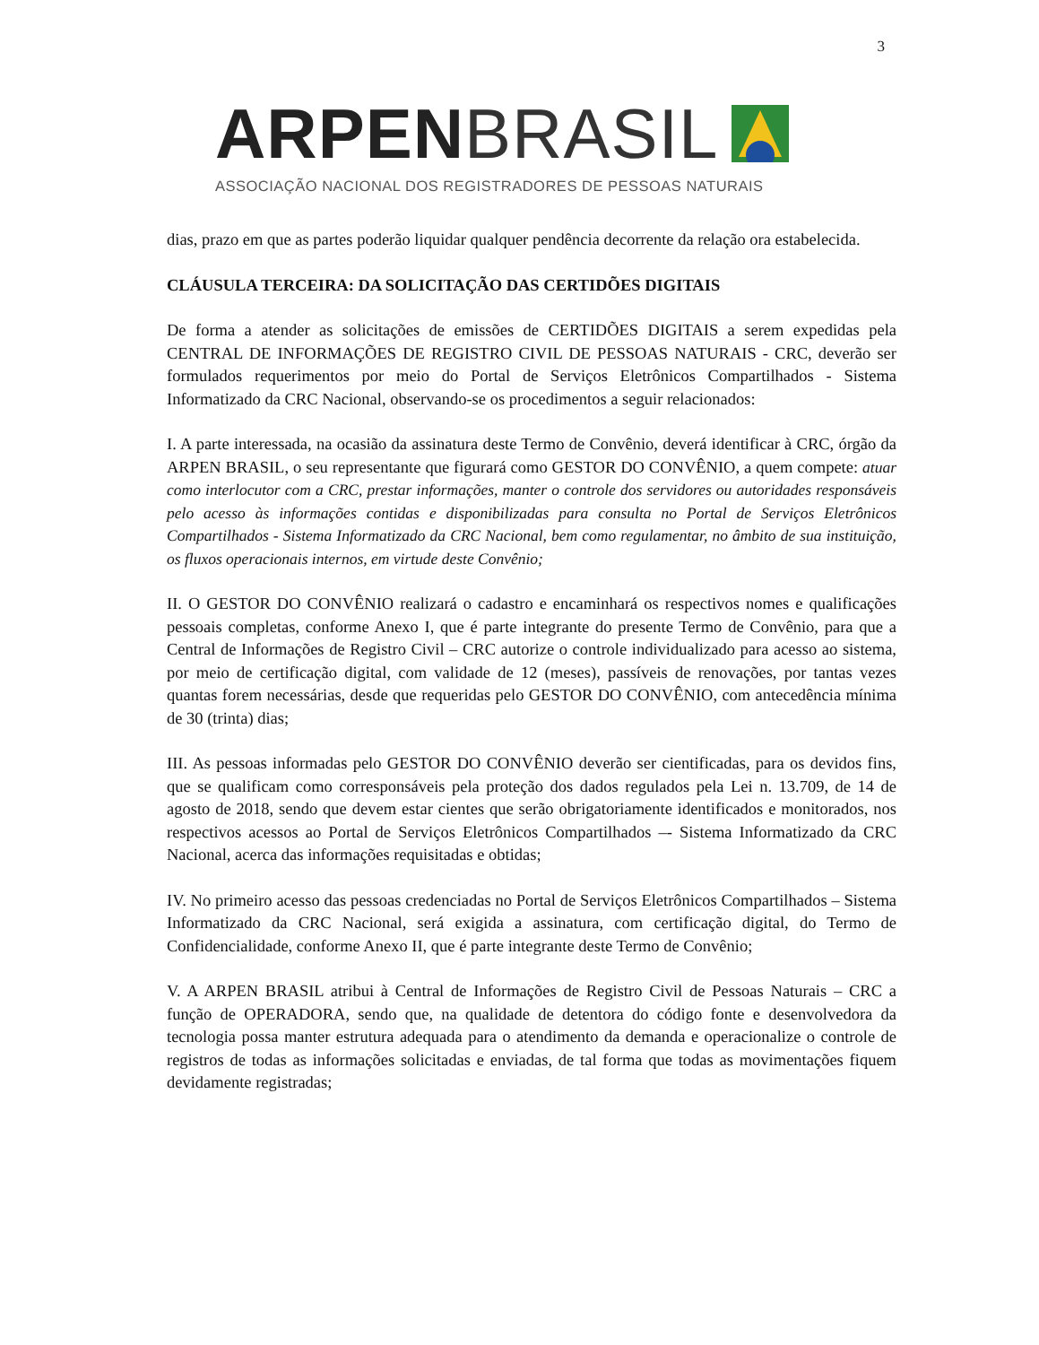3
ARPEN BRASIL
ASSOCIAÇÃO NACIONAL DOS REGISTRADORES DE PESSOAS NATURAIS
dias, prazo em que as partes poderão liquidar qualquer pendência decorrente da relação ora estabelecida.
CLÁUSULA TERCEIRA: DA SOLICITAÇÃO DAS CERTIDÕES DIGITAIS
De forma a atender as solicitações de emissões de CERTIDÕES DIGITAIS a serem expedidas pela CENTRAL DE INFORMAÇÕES DE REGISTRO CIVIL DE PESSOAS NATURAIS - CRC, deverão ser formulados requerimentos por meio do Portal de Serviços Eletrônicos Compartilhados - Sistema Informatizado da CRC Nacional, observando-se os procedimentos a seguir relacionados:
I. A parte interessada, na ocasião da assinatura deste Termo de Convênio, deverá identificar à CRC, órgão da ARPEN BRASIL, o seu representante que figurará como GESTOR DO CONVÊNIO, a quem compete: atuar como interlocutor com a CRC, prestar informações, manter o controle dos servidores ou autoridades responsáveis pelo acesso às informações contidas e disponibilizadas para consulta no Portal de Serviços Eletrônicos Compartilhados - Sistema Informatizado da CRC Nacional, bem como regulamentar, no âmbito de sua instituição, os fluxos operacionais internos, em virtude deste Convênio;
II. O GESTOR DO CONVÊNIO realizará o cadastro e encaminhará os respectivos nomes e qualificações pessoais completas, conforme Anexo I, que é parte integrante do presente Termo de Convênio, para que a Central de Informações de Registro Civil – CRC autorize o controle individualizado para acesso ao sistema, por meio de certificação digital, com validade de 12 (meses), passíveis de renovações, por tantas vezes quantas forem necessárias, desde que requeridas pelo GESTOR DO CONVÊNIO, com antecedência mínima de 30 (trinta) dias;
III. As pessoas informadas pelo GESTOR DO CONVÊNIO deverão ser cientificadas, para os devidos fins, que se qualificam como corresponsáveis pela proteção dos dados regulados pela Lei n. 13.709, de 14 de agosto de 2018, sendo que devem estar cientes que serão obrigatoriamente identificados e monitorados, nos respectivos acessos ao Portal de Serviços Eletrônicos Compartilhados –- Sistema Informatizado da CRC Nacional, acerca das informações requisitadas e obtidas;
IV. No primeiro acesso das pessoas credenciadas no Portal de Serviços Eletrônicos Compartilhados – Sistema Informatizado da CRC Nacional, será exigida a assinatura, com certificação digital, do Termo de Confidencialidade, conforme Anexo II, que é parte integrante deste Termo de Convênio;
V. A ARPEN BRASIL atribui à Central de Informações de Registro Civil de Pessoas Naturais – CRC a função de OPERADORA, sendo que, na qualidade de detentora do código fonte e desenvolvedora da tecnologia possa manter estrutura adequada para o atendimento da demanda e operacionalize o controle de registros de todas as informações solicitadas e enviadas, de tal forma que todas as movimentações fiquem devidamente registradas;